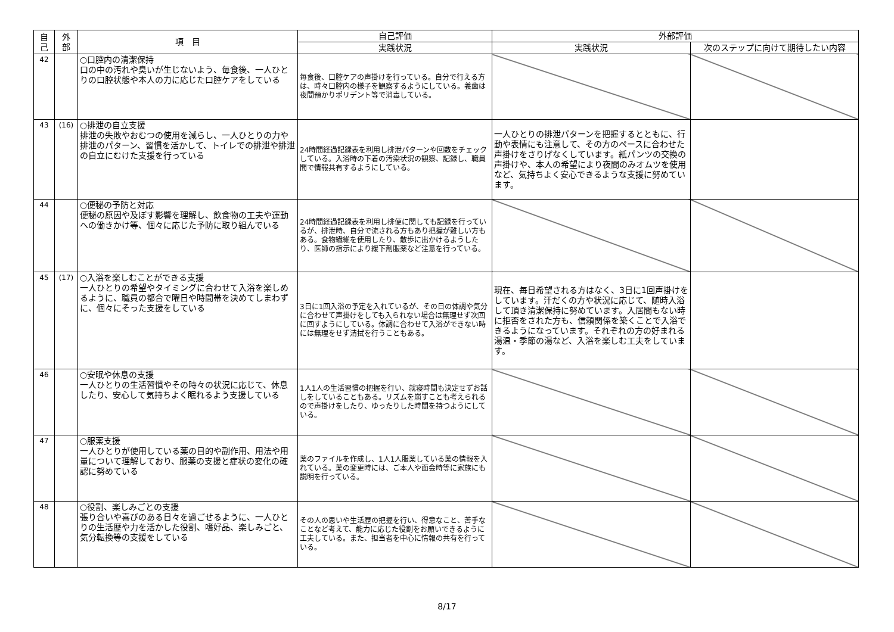| 自 己 | 外 部 | 項 目 | 自己評価 | 外部評価 | |
| --- | --- | --- | --- | --- | --- |
| | | | 実践状況 | 実践状況 | 次のステップに向けて期待したい内容 |
| 42 | | ○口腔内の清潔保持 口の中の汚れや臭いが生じないよう、毎食後、一人ひとりの口腔状態や本人の力に応じた口腔ケアをしている | 毎食後、口腔ケアの声掛けを行っている。自分で行える方は、時々口腔内の様子を観察するようにしている。義歯は夜間預かりポリデント等で消毒している。 | | |
| 43 | (16) | ○排泄の自立支援 排泄の失敗やおむつの使用を減らし、一人ひとりの力や排泄のパターン、習慣を活かして、トイレでの排泄や排泄の自立にむけた支援を行っている | 24時間経過記録表を利用し排泄パターンや回数をチェックしている。入浴時の下着の汚染状況の観察、記録し、職員間で情報共有するようにしている。 | 一人ひとりの排泄パターンを把握するとともに、行動や表情にも注意して、その方のペースに合わせた声掛けをさりげなくしています。紙パンツの交換の声掛けや、本人の希望により夜間のみオムツを使用など、気持ちよく安心できるような支援に努めています。 | |
| 44 | | ○便秘の予防と対応 便秘の原因や及ぼす影響を理解し、飲食物の工夫や運動への働きかけ等、個々に応じた予防に取り組んでいる | 24時間経過記録表を利用し排便に関しても記録を行っているが、排泄時、自分で流される方もあり把握が難しい方もある。食物繊維を使用したり、散歩に出かけるようしたり、医師の指示により緩下剤服薬など注意を行っている。 | | |
| 45 | (17) | ○入浴を楽しむことができる支援 一人ひとりの希望やタイミングに合わせて入浴を楽しめるように、職員の都合で曜日や時間帯を決めてしまわずに、個々にそった支援をしている | 3日に1回入浴の予定を入れているが、その日の体調や気分に合わせて声掛けをしても入られない場合は無理せず次回に回すようにしている。体調に合わせて入浴ができない時には無理をせず清拭を行うこともある。 | 現在、毎日希望される方はなく、3日に1回声掛けをしています。汗だくの方や状況に応じて、随時入浴して頂き清潔保持に努めています。入居間もない時に拒否をされた方も、信頼関係を築くことで入浴できるようになっています。それぞれの方の好まれる湯温・季節の湯など、入浴を楽しむ工夫をしています。 | |
| 46 | | ○安眠や休息の支援 一人ひとりの生活習慣やその時々の状況に応じて、休息したり、安心して気持ちよく眠れるよう支援している | 1人1人の生活習慣の把握を行い、就寝時間も決定せずお話しをしていることもある。リズムを崩すことも考えられるので声掛けをしたり、ゆったりした時間を持つようにしている。 | | |
| 47 | | ○服薬支援 一人ひとりが使用している薬の目的や副作用、用法や用量について理解しており、服薬の支援と症状の変化の確認に努めている | 薬のファイルを作成し、1人1人服薬している薬の情報を入れている。薬の変更時には、ご本人や面会時等に家族にも説明を行っている。 | | |
| 48 | | ○役割、楽しみごとの支援 張り合いや喜びのある日々を過ごせるように、一人ひとりの生活歴や力を活かした役割、嗜好品、楽しみごと、気分転換等の支援をしている | その人の思いや生活歴の把握を行い、得意なこと、苦手なことなど考えて、能力に応じた役割をお願いできるように工夫している。また、担当者を中心に情報の共有を行っている。 | | |
8/17